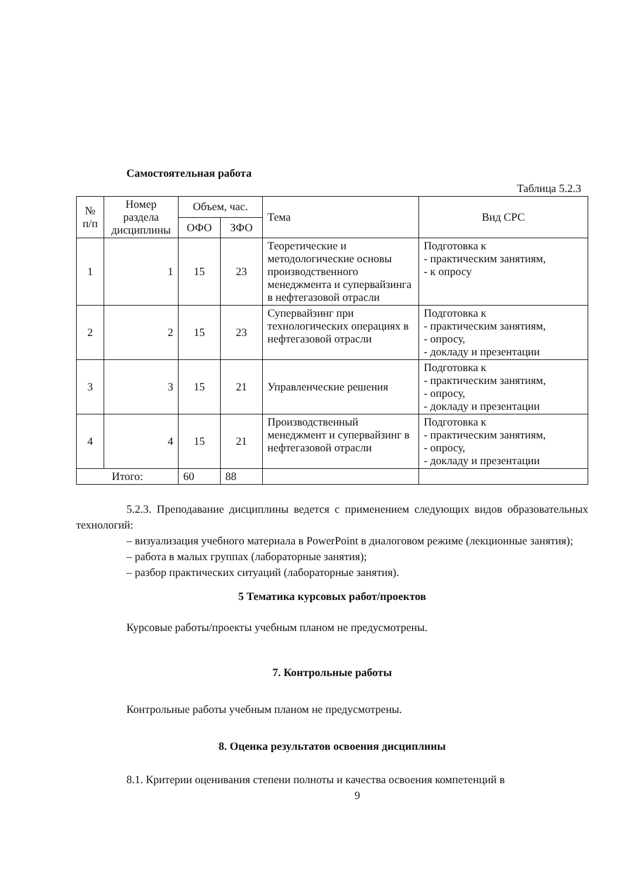Самостоятельная работа
Таблица 5.2.3
| № п/п | Номер раздела дисциплины | Объем, час. | | Тема | Вид СРС |
| --- | --- | --- | --- | --- | --- |
| | | ОФО | ЗФО | | |
| 1 | 1 | 15 | 23 | Теоретические и методологические основы производственного менеджмента и супервайзинга в нефтегазовой отрасли | Подготовка к - практическим занятиям, - к опросу |
| 2 | 2 | 15 | 23 | Супервайзинг при технологических операциях в нефтегазовой отрасли | Подготовка к - практическим занятиям, - опросу, - докладу и презентации |
| 3 | 3 | 15 | 21 | Управленческие решения | Подготовка к - практическим занятиям, - опросу, - докладу и презентации |
| 4 | 4 | 15 | 21 | Производственный менеджмент и супервайзинг в нефтегазовой отрасли | Подготовка к - практическим занятиям, - опросу, - докладу и презентации |
| Итого: | | 60 | 88 | | |
5.2.3. Преподавание дисциплины ведется с применением следующих видов образовательных технологий:
– визуализация учебного материала в PowerPoint в диалоговом режиме (лекционные занятия);
– работа в малых группах (лабораторные занятия);
– разбор практических ситуаций (лабораторные занятия).
5 Тематика курсовых работ/проектов
Курсовые работы/проекты учебным планом не предусмотрены.
7. Контрольные работы
Контрольные работы учебным планом не предусмотрены.
8. Оценка результатов освоения дисциплины
8.1. Критерии оценивания степени полноты и качества освоения компетенций в
9